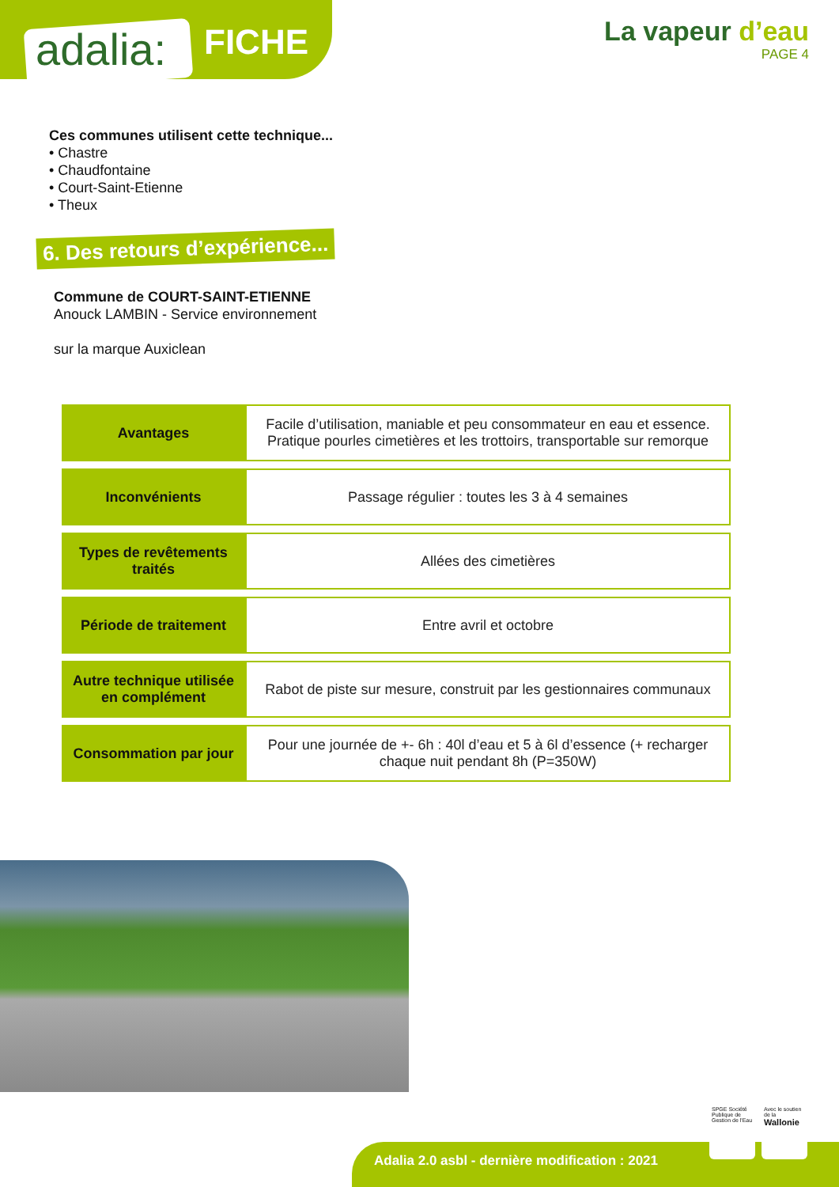adalia: FICHE
La vapeur d’eau
PAGE 4
Ces communes utilisent cette technique...
• Chastre
• Chaudfontaine
• Court-Saint-Etienne
• Theux
6. Des retours d’expérience...
Commune de COURT-SAINT-ETIENNE
Anouck LAMBIN - Service environnement
sur la marque Auxiclean
| Avantages | Facile d’utilisation, maniable et peu consommateur en eau et essence. Pratique pourles cimetières et les trottoirs, transportable sur remorque |
| Inconvénients | Passage régulier : toutes les 3 à 4 semaines |
| Types de revêtements traités | Allées des cimetières |
| Période de traitement | Entre avril et octobre |
| Autre technique utilisée en complément | Rabot de piste sur mesure, construit par les gestionnaires communaux |
| Consommation par jour | Pour une journée de +- 6h : 40l d’eau et 5 à 6l d’essence (+ recharger chaque nuit pendant 8h (P=350W) |
Adalia 2.0 asbl - dernière modification : 2021
SPGE Société Publique de Gestion de l'Eau
Avec le soutien de la Wallonie